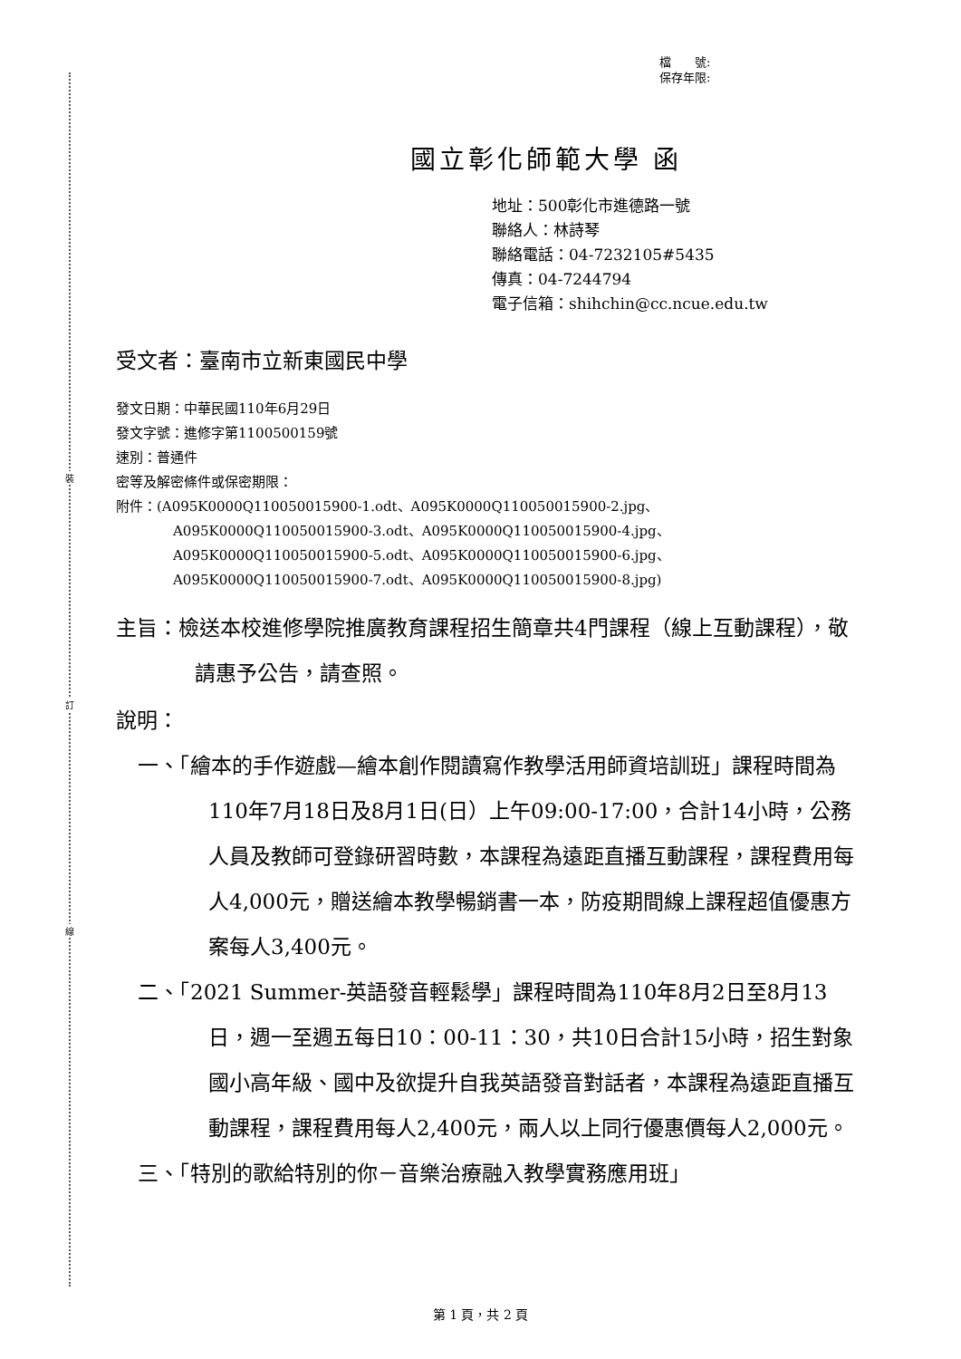裝
訂
線
檔　　號:
保存年限:
國立彰化師範大學 函
地址：500彰化市進德路一號
聯絡人：林詩琴
聯絡電話：04-7232105#5435
傳真：04-7244794
電子信箱：shihchin@cc.ncue.edu.tw
受文者：臺南市立新東國民中學
發文日期：中華民國110年6月29日
發文字號：進修字第1100500159號
速別：普通件
密等及解密條件或保密期限：
附件：(A095K0000Q110050015900-1.odt、A095K0000Q110050015900-2.jpg、
A095K0000Q110050015900-3.odt、A095K0000Q110050015900-4.jpg、
A095K0000Q110050015900-5.odt、A095K0000Q110050015900-6.jpg、
A095K0000Q110050015900-7.odt、A095K0000Q110050015900-8.jpg)
主旨：檢送本校進修學院推廣教育課程招生簡章共4門課程（線上互動課程），敬請惠予公告，請查照。
說明：
一、「繪本的手作遊戲—繪本創作閱讀寫作教學活用師資培訓班」課程時間為110年7月18日及8月1日(日）上午09:00-17:00，合計14小時，公務人員及教師可登錄研習時數，本課程為遠距直播互動課程，課程費用每人4,000元，贈送繪本教學暢銷書一本，防疫期間線上課程超值優惠方案每人3,400元。
二、「2021 Summer-英語發音輕鬆學」課程時間為110年8月2日至8月13日，週一至週五每日10：00-11：30，共10日合計15小時，招生對象國小高年級、國中及欲提升自我英語發音對話者，本課程為遠距直播互動課程，課程費用每人2,400元，兩人以上同行優惠價每人2,000元。
三、「特別的歌給特別的你－音樂治療融入教學實務應用班」
第 1 頁，共 2 頁